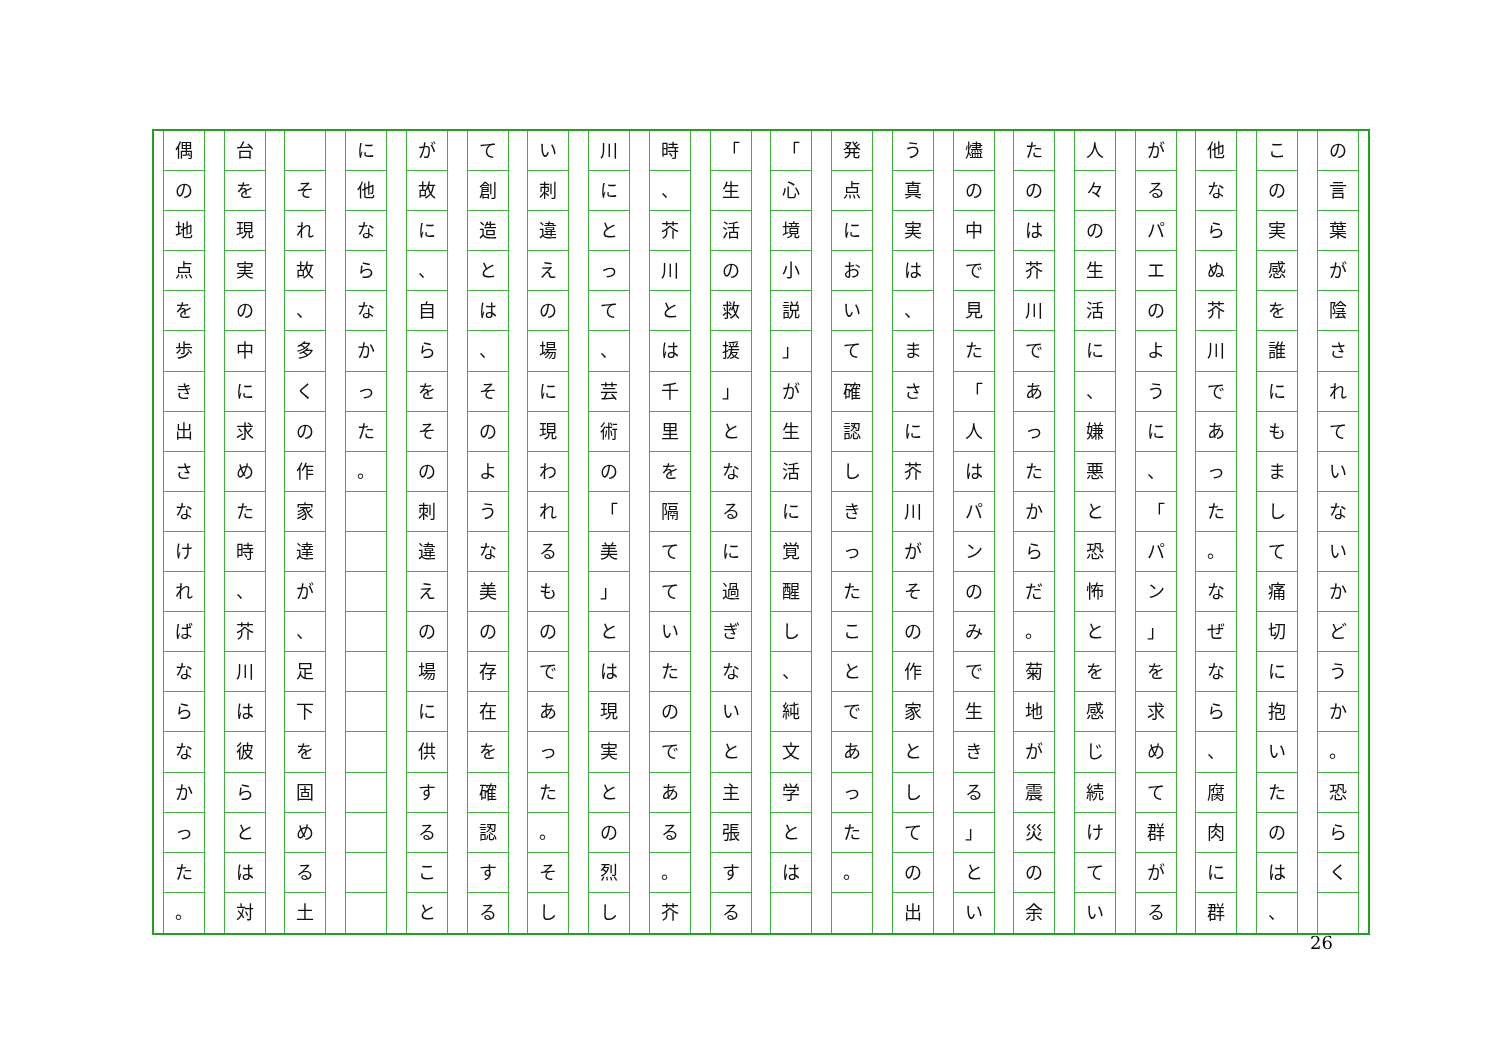の言葉が陰されていないかどうか
。
恐らく
この実感を誰にもまして痛切に抱いたのは
、
他ならぬ芥川であった
。
なぜなら
、
腐肉に群
がるパエのように
、
「
パン
」
を求めて群がる
人々の生活に
、
嫌悪と恐怖とを感じ続けてい
たのは芥川であったからだ
。
菊地が震災の余
燼の中で見た
「
人はパンのみで生きる
」
とい
う真実は
、
まさに芥川がその作家としての出
発点において確認しきったことであった
。
「
心境小説
」
が生活に覚醒し
、
純文学とは
「
生活の救援
」
となるに過ぎないと主張する
時
、
芥川とは千里を隔てていたのである
。
芥
川にとって
、
芸術の
「
美
」
とは現実との烈し
い刺違えの場に現われるものであった
。
そし
て創造とは
、
そのような美の存在を確認する
が故に
、
自らをその刺違えの場に供すること
に他ならなかった
。
それ故
、
多くの作家達が
、
足下を固める土
台を現実の中に求めた時
、
芥川は彼らとは対
偶の地点を歩き出さなければならなかった
。
26